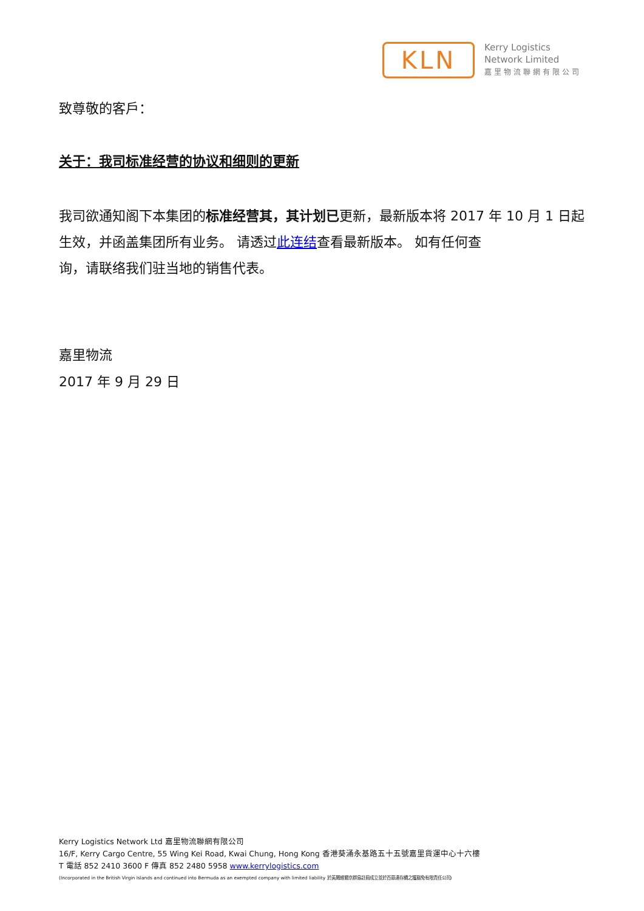KLN
Kerry Logistics
Network Limited
嘉里物流聯網有限公司
致尊敬的客戶：
关于：我司标准经营的协议和细则的更新
我司欲通知阁下本集团的标准经营其，其计划已更新，最新版本将 2017 年 10 月 1 日起生效，并函盖集团所有业务。 请透过此连结查看最新版本。 如有任何查
询，请联络我们驻当地的销售代表。
嘉里物流
2017 年 9 月 29 日
Kerry Logistics Network Ltd 嘉里物流聯網有限公司
16/F, Kerry Cargo Centre, 55 Wing Kei Road, Kwai Chung, Hong Kong 香港葵涌永基路五十五號嘉里貨運中心十六樓
T 電話 852 2410 3600 F 傳真 852 2480 5958 www.kerrylogistics.com
(Incorporated in the British Virgin Islands and continued into Bermuda as an exempted company with limited liability 於英屬維爾京群島註冊成立並於百慕達存續之獲豁免有限責任公司)